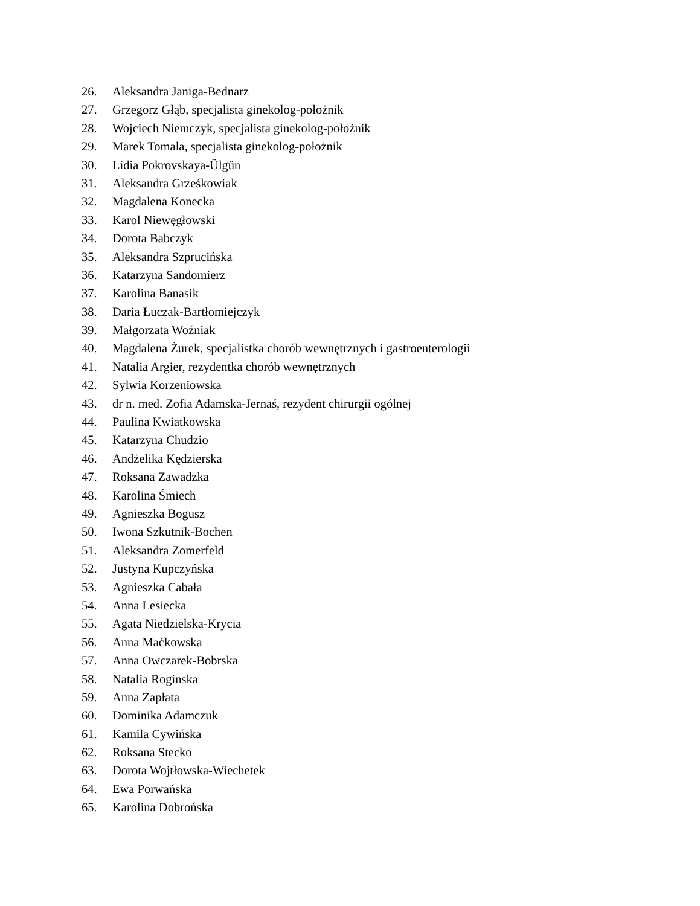26. Aleksandra Janiga-Bednarz
27. Grzegorz Głąb, specjalista ginekolog-położnik
28. Wojciech Niemczyk, specjalista ginekolog-położnik
29. Marek Tomala, specjalista ginekolog-położnik
30. Lidia Pokrovskaya-Ülgün
31. Aleksandra Grześkowiak
32. Magdalena Konecka
33. Karol Niewęgłowski
34. Dorota Babczyk
35. Aleksandra Szprucińska
36. Katarzyna Sandomierz
37. Karolina Banasik
38. Daria Łuczak-Bartłomiejczyk
39. Małgorzata Woźniak
40. Magdalena Żurek, specjalistka chorób wewnętrznych i gastroenterologii
41. Natalia Argier, rezydentka chorób wewnętrznych
42. Sylwia Korzeniowska
43. dr n. med. Zofia Adamska-Jernaś, rezydent chirurgii ogólnej
44. Paulina Kwiatkowska
45. Katarzyna Chudzio
46. Andżelika Kędzierska
47. Roksana Zawadzka
48. Karolina Śmiech
49. Agnieszka Bogusz
50. Iwona Szkutnik-Bochen
51. Aleksandra Zomerfeld
52. Justyna Kupczyńska
53. Agnieszka Cabała
54. Anna Lesiecka
55. Agata Niedzielska-Krycia
56. Anna Maćkowska
57. Anna Owczarek-Bobrska
58. Natalia Roginska
59. Anna Zapłata
60. Dominika Adamczuk
61. Kamila Cywińska
62. Roksana Stecko
63. Dorota Wojtłowska-Wiechetek
64. Ewa Porwańska
65. Karolina Dobrońska